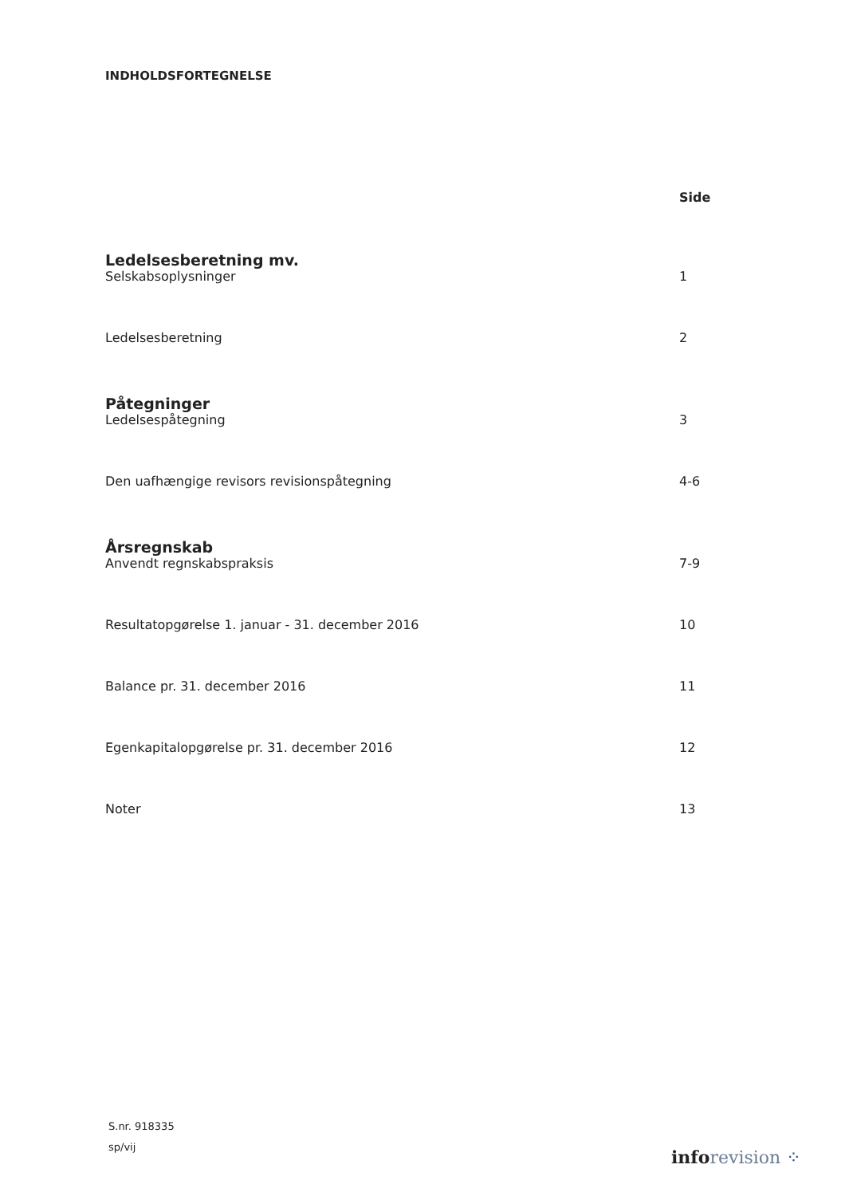INDHOLDSFORTEGNELSE
Side
Ledelsesberetning mv.
Selskabsoplysninger 1
Ledelsesberetning 2
Påtegninger
Ledelsespåtegning 3
Den uafhængige revisors revisionspåtegning 4-6
Årsregnskab
Anvendt regnskabspraksis 7-9
Resultatopgørelse 1. januar - 31. december 2016 10
Balance pr. 31. december 2016 11
Egenkapitalopgørelse pr. 31. december 2016 12
Noter 13
S.nr. 918335
sp/vij
info revision ⁘